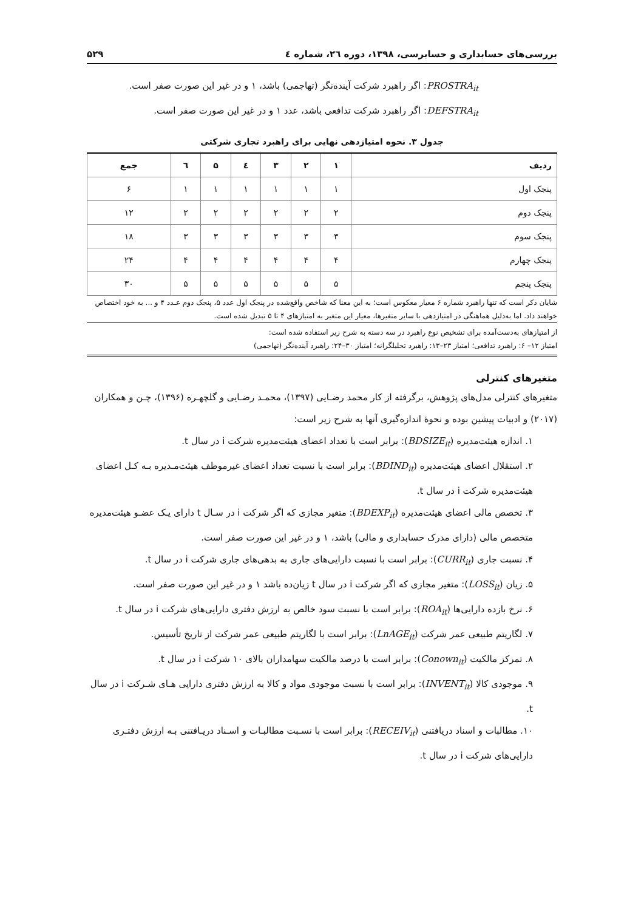بررسی‌های حسابداری و حسابرسی، ۱۳۹۸، دوره ۲٦، شماره ٤ ۵۲۹
PROSTRA<sub>it</sub>: اگر راهبرد شرکت آینده‌نگر (تهاجمی) باشد، ۱ و در غیر این صورت صفر است.
DEFSTRA<sub>it</sub>: اگر راهبرد شرکت تدافعی باشد، عدد ۱ و در غیر این صورت صفر است.
جدول ۳. نحوه امتیازدهی نهایی برای راهبرد تجاری شرکتی
| ردیف | ۱ | ۲ | ۳ | ٤ | ۵ | ٦ | جمع |
| --- | --- | --- | --- | --- | --- | --- | --- |
| پنجک اول | ۱ | ۱ | ۱ | ۱ | ۱ | ۱ | ۶ |
| پنجک دوم | ۲ | ۲ | ۲ | ۲ | ۲ | ۲ | ۱۲ |
| پنجک سوم | ۳ | ۳ | ۳ | ۳ | ۳ | ۳ | ۱۸ |
| پنجک چهارم | ۴ | ۴ | ۴ | ۴ | ۴ | ۴ | ۲۴ |
| پنجک پنجم | ۵ | ۵ | ۵ | ۵ | ۵ | ۵ | ۳۰ |
شایان ذکر است که تنها راهبرد شماره ۶ معیار معکوس است؛ به این معنا که شاخص واقع‌شده در پنجک اول عدد ۵، پنجک دوم عـدد ۴ و ... به خود اختصاص خواهند داد. اما به‌دلیل هماهنگی در امتیازدهی با سایر متغیرها، معیار این متغیر به امتیازهای ۴ تا ۵ تبدیل شده است.
از امتیازهای به‌دست‌آمده برای تشخیص نوع راهبرد در سه دسته به شرح زیر استفاده شده است:
امتیاز ۱۲– ۶: راهبرد تدافعی؛ امتیاز ۲۳–۱۳: راهبرد تحلیلگرانه؛ امتیاز ۳۰–۲۴: راهبرد آینده‌نگر (تهاجمی)
متغیرهای کنترلی
متغیرهای کنترلی مدل‌های پژوهش، برگرفته از کار محمد رضـایی (۱۳۹۷)، محمـد رضـایی و گلچهـره (۱۳۹۶)، چـن و همکاران (۲۰۱۷) و ادبیات پیشین بوده و نحوهٔ اندازه‌گیری آنها به شرح زیر است:
۱. اندازه هیئت‌مدیره (BDSIZE<sub>it</sub>): برابر است با تعداد اعضای هیئت‌مدیره شرکت i در سال t.
۲. استقلال اعضای هیئت‌مدیره (BDIND<sub>it</sub>): برابر است با نسبت تعداد اعضای غیرموظف هیئت‌مـدیره بـه کـل اعضای هیئت‌مدیره شرکت i در سال t.
۳. تخصص مالی اعضای هیئت‌مدیره (BDEXP<sub>it</sub>): متغیر مجازی که اگر شرکت i در سـال t دارای یـک عضـو هیئت‌مدیره متخصص مالی (دارای مدرک حسابداری و مالی) باشد، ۱ و در غیر این صورت صفر است.
۴. نسبت جاری (CURR<sub>it</sub>): برابر است با نسبت دارایی‌های جاری به بدهی‌های جاری شرکت i در سال t.
۵. زیان (LOSS<sub>it</sub>): متغیر مجازی که اگر شرکت i در سال t زیان‌ده باشد ۱ و در غیر این صورت صفر است.
۶. نرخ بازده دارایی‌ها (ROA<sub>it</sub>): برابر است با نسبت سود خالص به ارزش دفتری دارایی‌های شرکت i در سال t.
۷. لگاریتم طبیعی عمر شرکت (LnAGE<sub>it</sub>): برابر است با لگاریتم طبیعی عمر شرکت از تاریخ تأسیس.
۸. تمرکز مالکیت (Conown<sub>it</sub>): برابر است با درصد مالکیت سهامداران بالای ۱۰ شرکت i در سال t.
۹. موجودی کالا (INVENT<sub>it</sub>): برابر است با نسبت موجودی مواد و کالا به ارزش دفتری دارایی هـای شـرکت i در سال t.
۱۰. مطالبات و اسناد دریافتنی (RECEIV<sub>it</sub>): برابر است با نسـبت مطالبـات و اسـناد دریـافتنی بـه ارزش دفتـری دارایی‌های شرکت i در سال t.